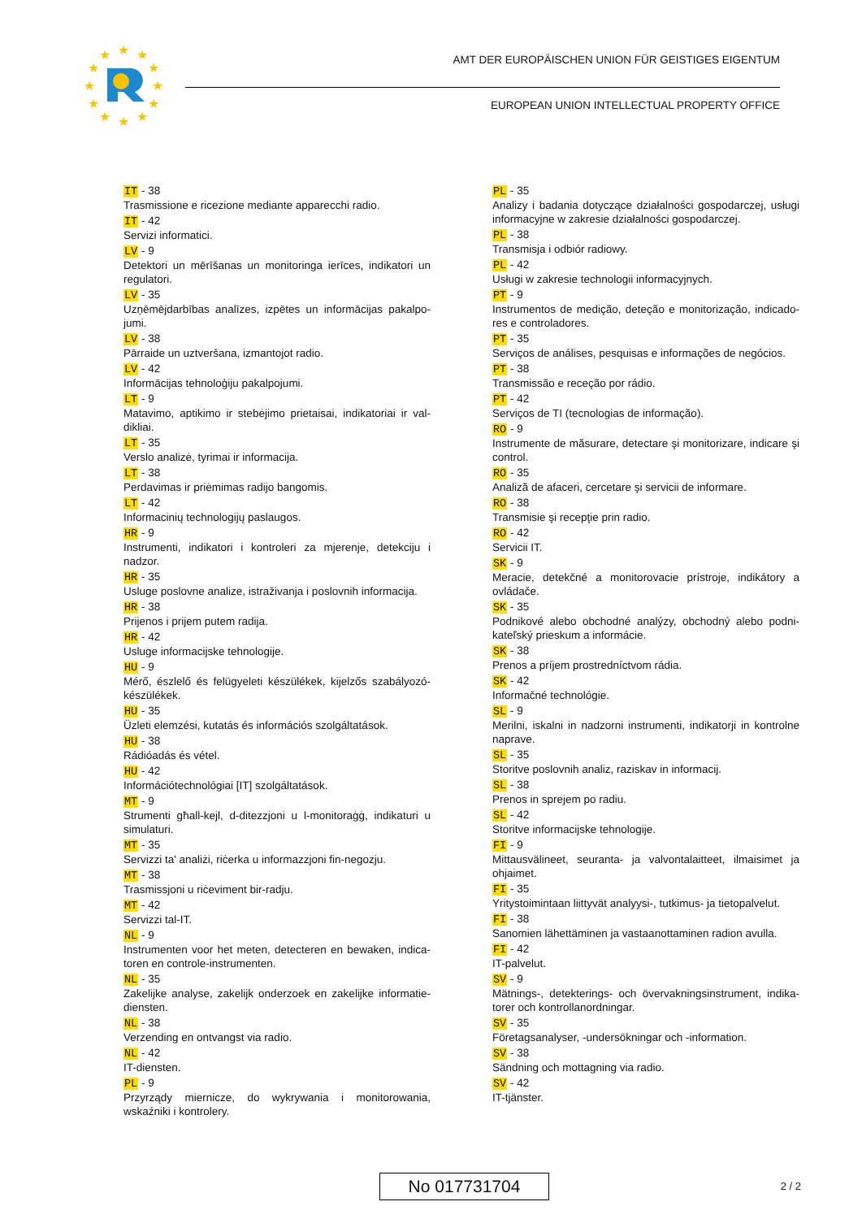★
★
★
★
★
★
★
★
★
★
★
★
AMT DER EUROPÄISCHEN UNION FÜR GEISTIGES EIGENTUM
EUROPEAN UNION INTELLECTUAL PROPERTY OFFICE
IT - 38
Trasmissione e ricezione mediante apparecchi radio.
IT - 42
Servizi informatici.
LV - 9
Detektori un mērīšanas un monitoringa ierīces, indikatori un regulatori.
LV - 35
Uzņēmējdarbības analīzes, izpētes un informācijas pakalpo-jumi.
LV - 38
Pārraide un uztveršana, izmantojot radio.
LV - 42
Informācijas tehnoloģiju pakalpojumi.
LT - 9
Matavimo, aptikimo ir stebėjimo prietaisai, indikatoriai ir val-dikliai.
LT - 35
Verslo analizė, tyrimai ir informacija.
LT - 38
Perdavimas ir priėmimas radijo bangomis.
LT - 42
Informacinių technologijų paslaugos.
HR - 9
Instrumenti, indikatori i kontroleri za mjerenje, detekciju i nadzor.
HR - 35
Usluge poslovne analize, istraživanja i poslovnih informacija.
HR - 38
Prijenos i prijem putem radija.
HR - 42
Usluge informacijske tehnologije.
HU - 9
Mérő, észlelő és felügyeleti készülékek, kijelzős szabályozó-készülékek.
HU - 35
Üzleti elemzési, kutatás és információs szolgáltatások.
HU - 38
Rádióadás és vétel.
HU - 42
Információtechnológiai [IT] szolgáltatások.
MT - 9
Strumenti għall-kejl, d-ditezzjoni u l-monitoraġġ, indikaturi u simulaturi.
MT - 35
Servizzi ta' analiżi, riċerka u informazzjoni fin-negozju.
MT - 38
Trasmissjoni u riċeviment bir-radju.
MT - 42
Servizzi tal-IT.
NL - 9
Instrumenten voor het meten, detecteren en bewaken, indica-toren en controle-instrumenten.
NL - 35
Zakelijke analyse, zakelijk onderzoek en zakelijke informatie-diensten.
NL - 38
Verzending en ontvangst via radio.
NL - 42
IT-diensten.
PL - 9
Przyrządy miernicze, do wykrywania i monitorowania, wskaźniki i kontrolery.
PL - 35
Analizy i badania dotyczące działalności gospodarczej, usługi informacyjne w zakresie działalności gospodarczej.
PL - 38
Transmisja i odbiór radiowy.
PL - 42
Usługi w zakresie technologii informacyjnych.
PT - 9
Instrumentos de medição, deteção e monitorização, indicado-res e controladores.
PT - 35
Serviços de análises, pesquisas e informações de negócios.
PT - 38
Transmissão e receção por rádio.
PT - 42
Serviços de TI (tecnologias de informação).
RO - 9
Instrumente de măsurare, detectare şi monitorizare, indicare şi control.
RO - 35
Analiză de afaceri, cercetare şi servicii de informare.
RO - 38
Transmisie şi recepţie prin radio.
RO - 42
Servicii IT.
SK - 9
Meracie, detekčné a monitorovacie prístroje, indikátory a ovládače.
SK - 35
Podnikové alebo obchodné analýzy, obchodný alebo podni-kateľský prieskum a informácie.
SK - 38
Prenos a príjem prostredníctvom rádia.
SK - 42
Informačné technológie.
SL - 9
Merilni, iskalni in nadzorni instrumenti, indikatorji in kontrolne naprave.
SL - 35
Storitve poslovnih analiz, raziskav in informacij.
SL - 38
Prenos in sprejem po radiu.
SL - 42
Storitve informacijske tehnologije.
FI - 9
Mittausvälineet, seuranta- ja valvontalaitteet, ilmaisimet ja ohjaimet.
FI - 35
Yritystoimintaan liittyvät analyysi-, tutkimus- ja tietopalvelut.
FI - 38
Sanomien lähettäminen ja vastaanottaminen radion avulla.
FI - 42
IT-palvelut.
SV - 9
Mätnings-, detekterings- och övervakningsinstrument, indika-torer och kontrollanordningar.
SV - 35
Företagsanalyser, -undersökningar och -information.
SV - 38
Sändning och mottagning via radio.
SV - 42
IT-tjänster.
No 017731704 2 / 2